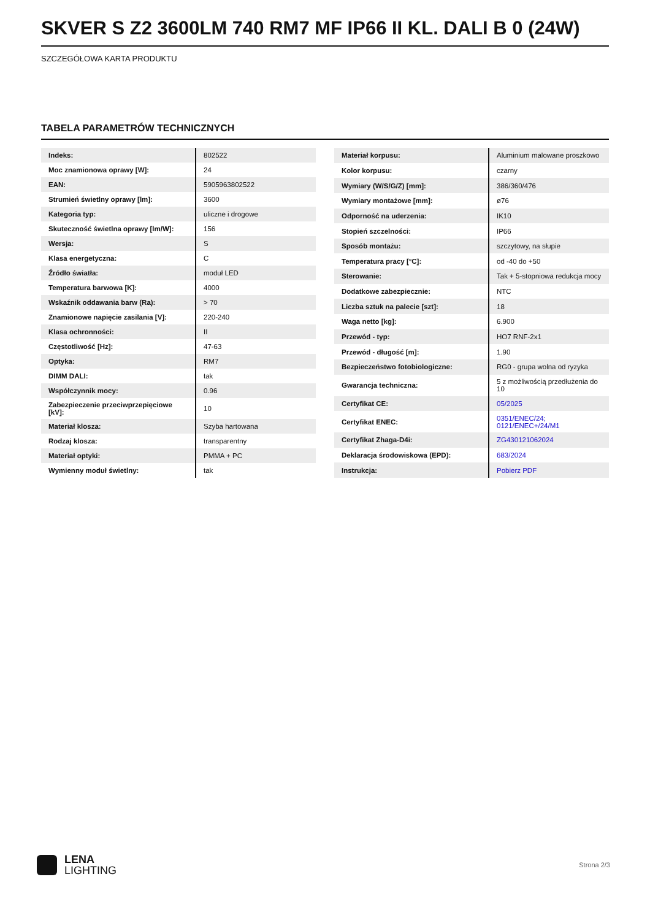SKVER S Z2 3600LM 740 RM7 MF IP66 II KL. DALI B 0 (24W)
SZCZEGÓŁOWA KARTA PRODUKTU
TABELA PARAMETRÓW TECHNICZNYCH
| Indeks: | 802522 |
| Moc znamionowa oprawy [W]: | 24 |
| EAN: | 5905963802522 |
| Strumień świetlny oprawy [lm]: | 3600 |
| Kategoria typ: | uliczne i drogowe |
| Skuteczność świetlna oprawy [lm/W]: | 156 |
| Wersja: | S |
| Klasa energetyczna: | C |
| Źródło światła: | moduł LED |
| Temperatura barwowa [K]: | 4000 |
| Wskaźnik oddawania barw (Ra): | > 70 |
| Znamionowe napięcie zasilania [V]: | 220-240 |
| Klasa ochronności: | II |
| Częstotliwość [Hz]: | 47-63 |
| Optyka: | RM7 |
| DIMM DALI: | tak |
| Współczynnik mocy: | 0.96 |
| Zabezpieczenie przeciwprzepięciowe [kV]: | 10 |
| Materiał klosza: | Szyba hartowana |
| Rodzaj klosza: | transparentny |
| Materiał optyki: | PMMA + PC |
| Wymienny moduł świetlny: | tak |
| Materiał korpusu: | Aluminium malowane proszkowo |
| Kolor korpusu: | czarny |
| Wymiary (W/S/G/Z) [mm]: | 386/360/476 |
| Wymiary montażowe [mm]: | ø76 |
| Odporność na uderzenia: | IK10 |
| Stopień szczelności: | IP66 |
| Sposób montażu: | szczytowy, na słupie |
| Temperatura pracy [°C]: | od -40 do +50 |
| Sterowanie: | Tak + 5-stopniowa redukcja mocy |
| Dodatkowe zabezpiecznie: | NTC |
| Liczba sztuk na palecie [szt]: | 18 |
| Waga netto [kg]: | 6.900 |
| Przewód - typ: | HO7 RNF-2x1 |
| Przewód - długość [m]: | 1.90 |
| Bezpieczeństwo fotobiologiczne: | RG0 - grupa wolna od ryzyka |
| Gwarancja techniczna: | 5 z możliwością przedłużenia do 10 |
| Certyfikat CE: | 05/2025 |
| Certyfikat ENEC: | 0351/ENEC/24; 0121/ENEC+/24/M1 |
| Certyfikat Zhaga-D4i: | ZG430121062024 |
| Deklaracja środowiskowa (EPD): | 683/2024 |
| Instrukcja: | Pobierz PDF |
LENA
LIGHTING
Strona 2/3